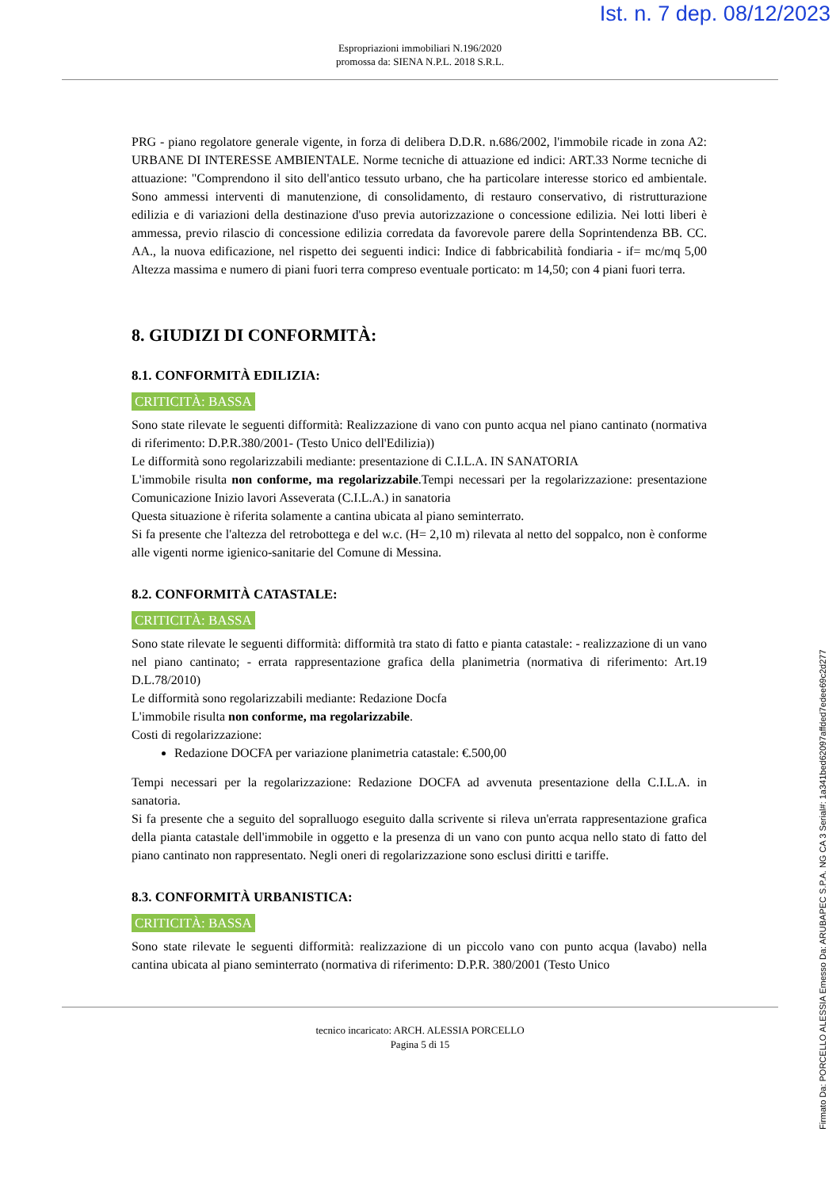Ist. n. 7 dep. 08/12/2023
Espropriazioni immobiliari N.196/2020
promossa da: SIENA N.P.L. 2018 S.R.L.
PRG - piano regolatore generale vigente, in forza di delibera D.D.R. n.686/2002, l'immobile ricade in zona A2: URBANE DI INTERESSE AMBIENTALE. Norme tecniche di attuazione ed indici: ART.33 Norme tecniche di attuazione: "Comprendono il sito dell'antico tessuto urbano, che ha particolare interesse storico ed ambientale. Sono ammessi interventi di manutenzione, di consolidamento, di restauro conservativo, di ristrutturazione edilizia e di variazioni della destinazione d'uso previa autorizzazione o concessione edilizia. Nei lotti liberi è ammessa, previo rilascio di concessione edilizia corredata da favorevole parere della Soprintendenza BB. CC. AA., la nuova edificazione, nel rispetto dei seguenti indici: Indice di fabbricabilità fondiaria - if= mc/mq 5,00 Altezza massima e numero di piani fuori terra compreso eventuale porticato: m 14,50; con 4 piani fuori terra.
8. GIUDIZI DI CONFORMITÀ:
8.1. CONFORMITÀ EDILIZIA:
CRITICITÀ: BASSA
Sono state rilevate le seguenti difformità: Realizzazione di vano con punto acqua nel piano cantinato (normativa di riferimento: D.P.R.380/2001- (Testo Unico dell'Edilizia))
Le difformità sono regolarizzabili mediante: presentazione di C.I.L.A. IN SANATORIA
L'immobile risulta non conforme, ma regolarizzabile.Tempi necessari per la regolarizzazione: presentazione Comunicazione Inizio lavori Asseverata (C.I.L.A.) in sanatoria
Questa situazione è riferita solamente a cantina ubicata al piano seminterrato.
Si fa presente che l'altezza del retrobottega e del w.c. (H= 2,10 m) rilevata al netto del soppalco, non è conforme alle vigenti norme igienico-sanitarie del Comune di Messina.
8.2. CONFORMITÀ CATASTALE:
CRITICITÀ: BASSA
Sono state rilevate le seguenti difformità: difformità tra stato di fatto e pianta catastale: - realizzazione di un vano nel piano cantinato; - errata rappresentazione grafica della planimetria (normativa di riferimento: Art.19 D.L.78/2010)
Le difformità sono regolarizzabili mediante: Redazione Docfa
L'immobile risulta non conforme, ma regolarizzabile.
Costi di regolarizzazione:
Redazione DOCFA per variazione planimetria catastale: €.500,00
Tempi necessari per la regolarizzazione: Redazione DOCFA ad avvenuta presentazione della C.I.L.A. in sanatoria.
Si fa presente che a seguito del sopralluogo eseguito dalla scrivente si rileva un'errata rappresentazione grafica della pianta catastale dell'immobile in oggetto e la presenza di un vano con punto acqua nello stato di fatto del piano cantinato non rappresentato. Negli oneri di regolarizzazione sono esclusi diritti e tariffe.
8.3. CONFORMITÀ URBANISTICA:
CRITICITÀ: BASSA
Sono state rilevate le seguenti difformità: realizzazione di un piccolo vano con punto acqua (lavabo) nella cantina ubicata al piano seminterrato (normativa di riferimento: D.P.R. 380/2001 (Testo Unico
tecnico incaricato: ARCH. ALESSIA PORCELLO
Pagina 5 di 15
Firmato Da: PORCELLO ALESSIA Emesso Da: ARUBAPEC S.P.A. NG CA 3 Serial#: 1a341bed62097affded7edee69c2d277